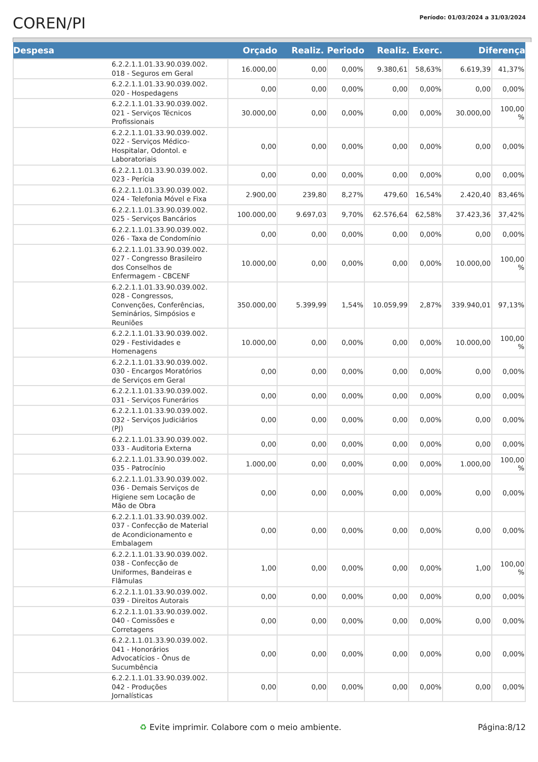COREN/PI
Período: 01/03/2024 a 31/03/2024
| Despesa | | Orçado | Realiz. Periodo | | Realiz. Exerc. | | Diferença | |
| --- | --- | --- | --- | --- | --- | --- | --- | --- |
| | 6.2.2.1.1.01.33.90.039.002. 018 - Seguros em Geral | 16.000,00 | 0,00 | 0,00% | 9.380,61 | 58,63% | 6.619,39 | 41,37% |
| | 6.2.2.1.1.01.33.90.039.002. 020 - Hospedagens | 0,00 | 0,00 | 0,00% | 0,00 | 0,00% | 0,00 | 0,00% |
| | 6.2.2.1.1.01.33.90.039.002. 021 - Serviços Técnicos Profissionais | 30.000,00 | 0,00 | 0,00% | 0,00 | 0,00% | 30.000,00 | 100,00 % |
| | 6.2.2.1.1.01.33.90.039.002. 022 - Serviços Médico- Hospitalar, Odontol. e Laboratoriais | 0,00 | 0,00 | 0,00% | 0,00 | 0,00% | 0,00 | 0,00% |
| | 6.2.2.1.1.01.33.90.039.002. 023 - Perícia | 0,00 | 0,00 | 0,00% | 0,00 | 0,00% | 0,00 | 0,00% |
| | 6.2.2.1.1.01.33.90.039.002. 024 - Telefonia Móvel e Fixa | 2.900,00 | 239,80 | 8,27% | 479,60 | 16,54% | 2.420,40 | 83,46% |
| | 6.2.2.1.1.01.33.90.039.002. 025 - Serviços Bancários | 100.000,00 | 9.697,03 | 9,70% | 62.576,64 | 62,58% | 37.423,36 | 37,42% |
| | 6.2.2.1.1.01.33.90.039.002. 026 - Taxa de Condomínio | 0,00 | 0,00 | 0,00% | 0,00 | 0,00% | 0,00 | 0,00% |
| | 6.2.2.1.1.01.33.90.039.002. 027 - Congresso Brasileiro dos Conselhos de Enfermagem - CBCENF | 10.000,00 | 0,00 | 0,00% | 0,00 | 0,00% | 10.000,00 | 100,00 % |
| | 6.2.2.1.1.01.33.90.039.002. 028 - Congressos, Convenções, Conferências, Seminários, Simpósios e Reuniões | 350.000,00 | 5.399,99 | 1,54% | 10.059,99 | 2,87% | 339.940,01 | 97,13% |
| | 6.2.2.1.1.01.33.90.039.002. 029 - Festividades e Homenagens | 10.000,00 | 0,00 | 0,00% | 0,00 | 0,00% | 10.000,00 | 100,00 % |
| | 6.2.2.1.1.01.33.90.039.002. 030 - Encargos Moratórios de Serviços em Geral | 0,00 | 0,00 | 0,00% | 0,00 | 0,00% | 0,00 | 0,00% |
| | 6.2.2.1.1.01.33.90.039.002. 031 - Serviços Funerários | 0,00 | 0,00 | 0,00% | 0,00 | 0,00% | 0,00 | 0,00% |
| | 6.2.2.1.1.01.33.90.039.002. 032 - Serviços Judiciários (PJ) | 0,00 | 0,00 | 0,00% | 0,00 | 0,00% | 0,00 | 0,00% |
| | 6.2.2.1.1.01.33.90.039.002. 033 - Auditoria Externa | 0,00 | 0,00 | 0,00% | 0,00 | 0,00% | 0,00 | 0,00% |
| | 6.2.2.1.1.01.33.90.039.002. 035 - Patrocínio | 1.000,00 | 0,00 | 0,00% | 0,00 | 0,00% | 1.000,00 | 100,00 % |
| | 6.2.2.1.1.01.33.90.039.002. 036 - Demais Serviços de Higiene sem Locação de Mão de Obra | 0,00 | 0,00 | 0,00% | 0,00 | 0,00% | 0,00 | 0,00% |
| | 6.2.2.1.1.01.33.90.039.002. 037 - Confecção de Material de Acondicionamento e Embalagem | 0,00 | 0,00 | 0,00% | 0,00 | 0,00% | 0,00 | 0,00% |
| | 6.2.2.1.1.01.33.90.039.002. 038 - Confecção de Uniformes, Bandeiras e Flâmulas | 1,00 | 0,00 | 0,00% | 0,00 | 0,00% | 1,00 | 100,00 % |
| | 6.2.2.1.1.01.33.90.039.002. 039 - Direitos Autorais | 0,00 | 0,00 | 0,00% | 0,00 | 0,00% | 0,00 | 0,00% |
| | 6.2.2.1.1.01.33.90.039.002. 040 - Comissões e Corretagens | 0,00 | 0,00 | 0,00% | 0,00 | 0,00% | 0,00 | 0,00% |
| | 6.2.2.1.1.01.33.90.039.002. 041 - Honorários Advocatícios - Ônus de Sucumbência | 0,00 | 0,00 | 0,00% | 0,00 | 0,00% | 0,00 | 0,00% |
| | 6.2.2.1.1.01.33.90.039.002. 042 - Produções Jornalísticas | 0,00 | 0,00 | 0,00% | 0,00 | 0,00% | 0,00 | 0,00% |
♻ Evite imprimir. Colabore com o meio ambiente. Página:8/12